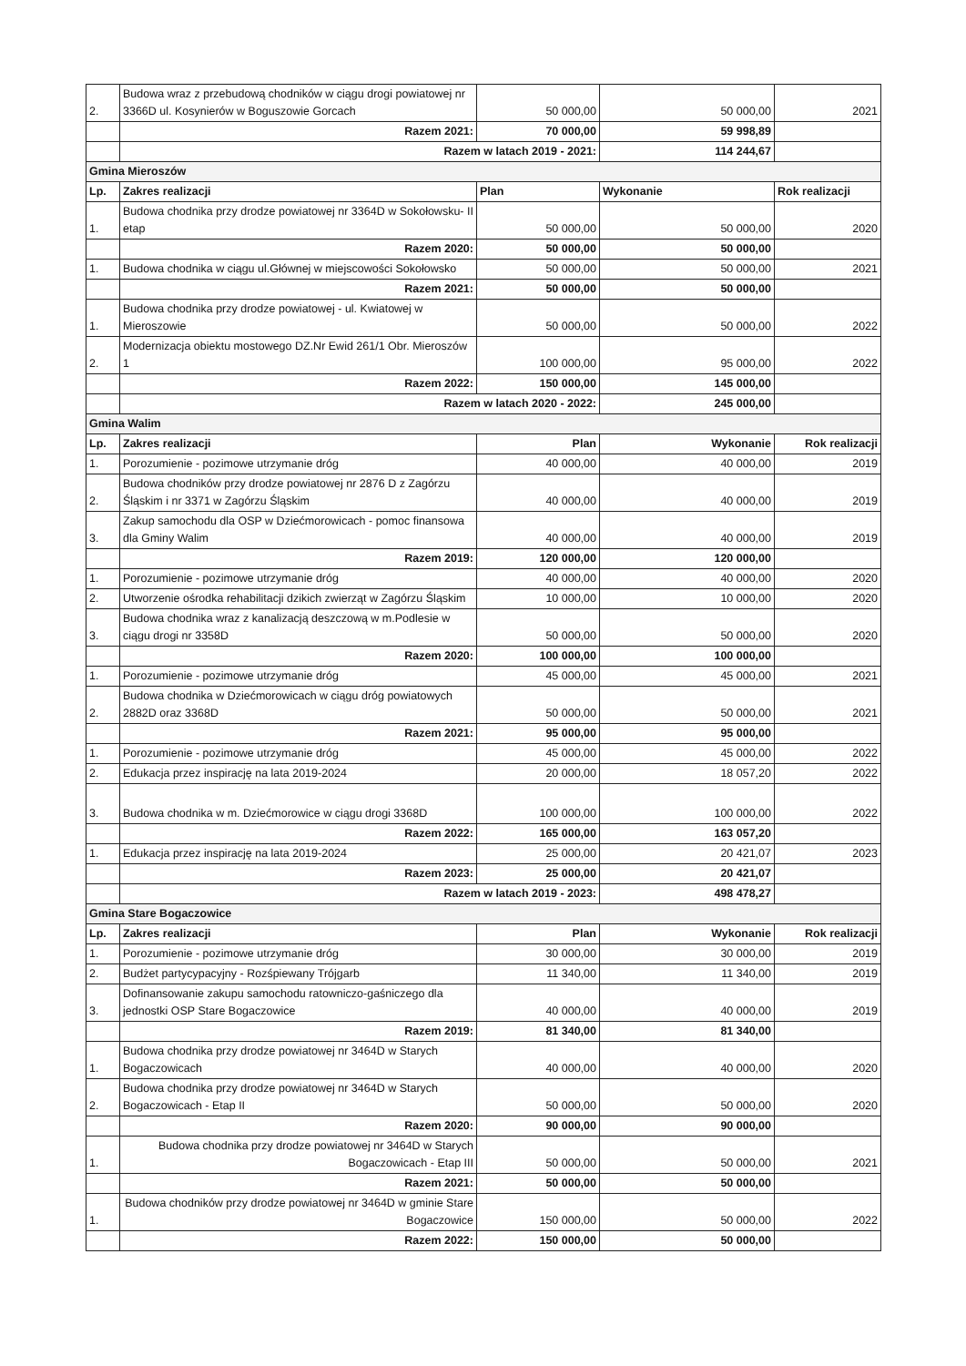| 2. | Budowa wraz z przebudową chodników w ciągu drogi powiatowej nr 3366D ul. Kosynierów w Boguszowie Gorcach | 50 000,00 | 50 000,00 | 2021 |
| | Razem 2021: | 70 000,00 | 59 998,89 | |
| | Razem w latach 2019 - 2021: | | 114 244,67 | |
| Gmina Mieroszów | | | | |
| Lp. | Zakres realizacji | Plan | Wykonanie | Rok realizacji |
| 1. | Budowa chodnika przy drodze powiatowej nr 3364D w Sokołowsku- II etap | 50 000,00 | 50 000,00 | 2020 |
| | Razem 2020: | 50 000,00 | 50 000,00 | |
| 1. | Budowa chodnika w ciągu ul.Głównej w miejscowości Sokołowsko | 50 000,00 | 50 000,00 | 2021 |
| | Razem 2021: | 50 000,00 | 50 000,00 | |
| 1. | Budowa chodnika przy drodze powiatowej - ul. Kwiatowej w Mieroszowie | 50 000,00 | 50 000,00 | 2022 |
| 2. | Modernizacja obiektu mostowego DZ.Nr Ewid 261/1 Obr. Mieroszów 1 | 100 000,00 | 95 000,00 | 2022 |
| | Razem 2022: | 150 000,00 | 145 000,00 | |
| | Razem w latach 2020 - 2022: | | 245 000,00 | |
| Gmina Walim | | | | |
| Lp. | Zakres realizacji | Plan | Wykonanie | Rok realizacji |
| 1. | Porozumienie - pozimowe utrzymanie dróg | 40 000,00 | 40 000,00 | 2019 |
| 2. | Budowa chodników przy drodze powiatowej nr 2876 D z Zagórzu Śląskim i nr 3371 w Zagórzu Śląskim | 40 000,00 | 40 000,00 | 2019 |
| 3. | Zakup samochodu dla OSP w Dziećmorowicach - pomoc finansowa dla Gminy Walim | 40 000,00 | 40 000,00 | 2019 |
| | Razem 2019: | 120 000,00 | 120 000,00 | |
| 1. | Porozumienie - pozimowe utrzymanie dróg | 40 000,00 | 40 000,00 | 2020 |
| 2. | Utworzenie ośrodka rehabilitacji dzikich zwierząt w Zagórzu Śląskim | 10 000,00 | 10 000,00 | 2020 |
| 3. | Budowa chodnika wraz z kanalizacją deszczową w m.Podlesie w ciągu drogi nr 3358D | 50 000,00 | 50 000,00 | 2020 |
| | Razem 2020: | 100 000,00 | 100 000,00 | |
| 1. | Porozumienie - pozimowe utrzymanie dróg | 45 000,00 | 45 000,00 | 2021 |
| 2. | Budowa chodnika w Dziećmorowicach w ciągu dróg powiatowych 2882D oraz 3368D | 50 000,00 | 50 000,00 | 2021 |
| | Razem 2021: | 95 000,00 | 95 000,00 | |
| 1. | Porozumienie - pozimowe utrzymanie dróg | 45 000,00 | 45 000,00 | 2022 |
| 2. | Edukacja przez inspirację na lata 2019-2024 | 20 000,00 | 18 057,20 | 2022 |
| 3. | Budowa chodnika w m. Dziećmorowice w ciągu drogi 3368D | 100 000,00 | 100 000,00 | 2022 |
| | Razem 2022: | 165 000,00 | 163 057,20 | |
| 1. | Edukacja przez inspirację na lata 2019-2024 | 25 000,00 | 20 421,07 | 2023 |
| | Razem 2023: | 25 000,00 | 20 421,07 | |
| | Razem w latach 2019 - 2023: | | 498 478,27 | |
| Gmina Stare Bogaczowice | | | | |
| Lp. | Zakres realizacji | Plan | Wykonanie | Rok realizacji |
| 1. | Porozumienie - pozimowe utrzymanie dróg | 30 000,00 | 30 000,00 | 2019 |
| 2. | Budżet partycypacyjny - Rozśpiewany Trójgarb | 11 340,00 | 11 340,00 | 2019 |
| 3. | Dofinansowanie zakupu samochodu ratowniczo-gaśniczego dla jednostki OSP Stare Bogaczowice | 40 000,00 | 40 000,00 | 2019 |
| | Razem 2019: | 81 340,00 | 81 340,00 | |
| 1. | Budowa chodnika przy drodze powiatowej nr 3464D w Starych Bogaczowicach | 40 000,00 | 40 000,00 | 2020 |
| 2. | Budowa chodnika przy drodze powiatowej nr 3464D w Starych Bogaczowicach - Etap II | 50 000,00 | 50 000,00 | 2020 |
| | Razem 2020: | 90 000,00 | 90 000,00 | |
| 1. | Budowa chodnika przy drodze powiatowej nr 3464D w Starych Bogaczowicach - Etap III | 50 000,00 | 50 000,00 | 2021 |
| | Razem 2021: | 50 000,00 | 50 000,00 | |
| 1. | Budowa chodników przy drodze powiatowej nr 3464D w gminie Stare Bogaczowice | 150 000,00 | 50 000,00 | 2022 |
| | Razem 2022: | 150 000,00 | 50 000,00 | |